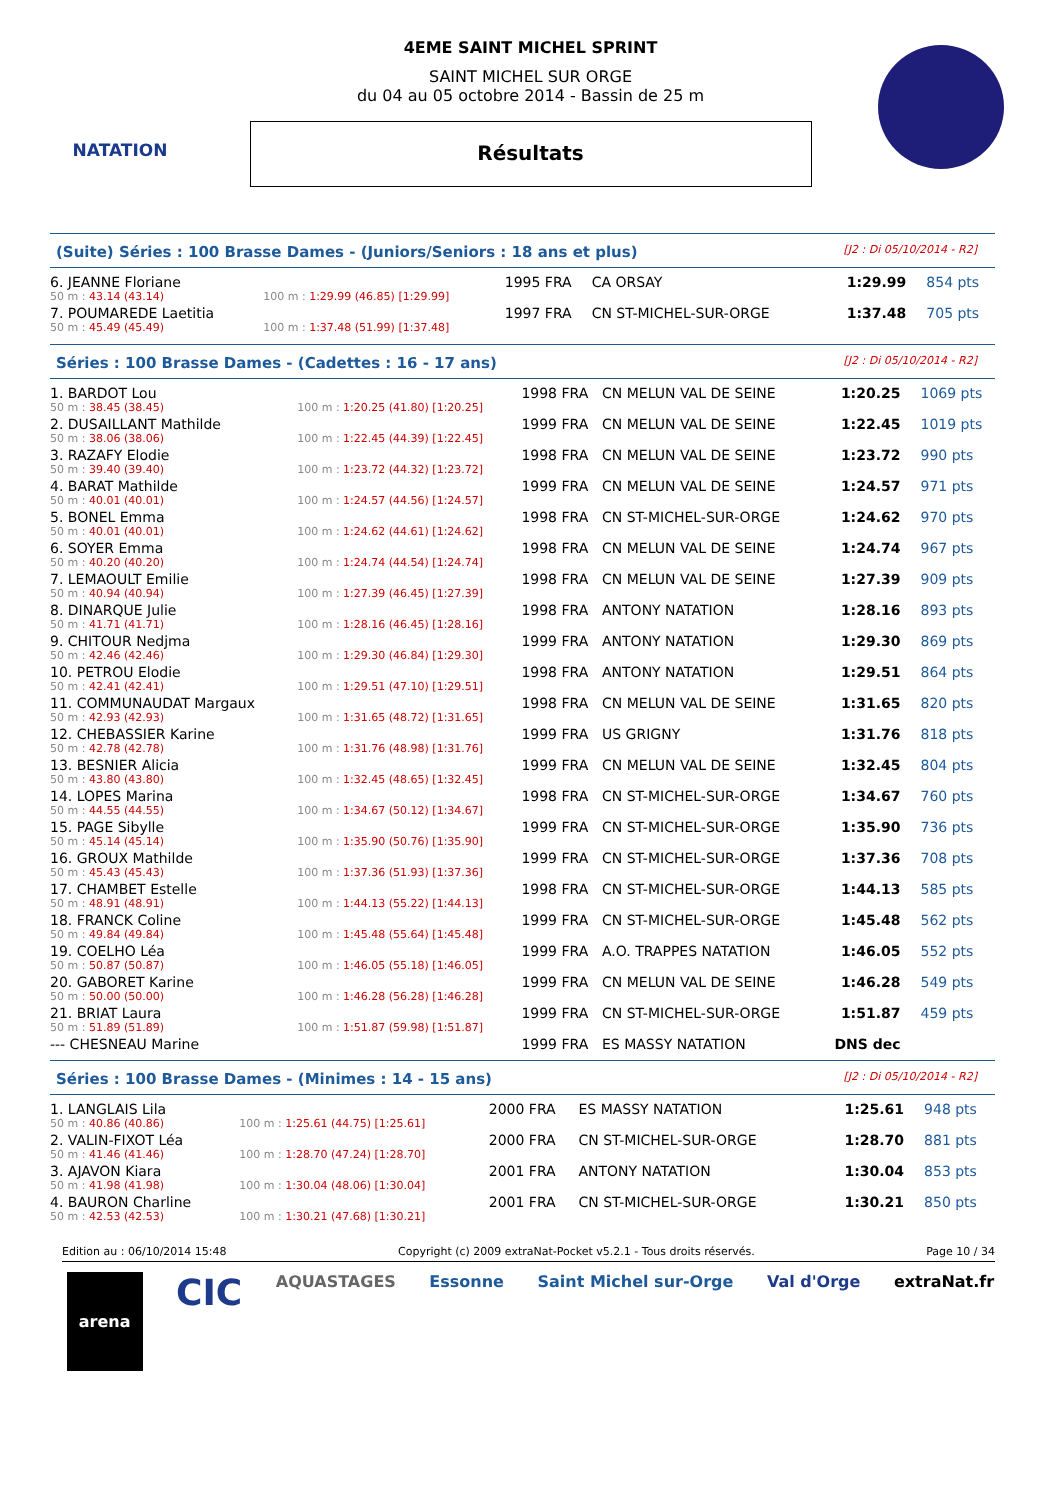NATATION
4EME SAINT MICHEL SPRINT
SAINT MICHEL SUR ORGE
du 04 au 05 octobre 2014 - Bassin de 25 m
Résultats
(Suite) Séries : 100 Brasse Dames - (Juniors/Seniors : 18 ans et plus) [J2 : Di 05/10/2014 - R2]
| 6. JEANNE Floriane | | 1995 FRA | CA ORSAY | 1:29.99 | 854 pts |
| 50 m : 43.14 (43.14) | 100 m : 1:29.99 (46.85) [1:29.99] | | | | |
| 7. POUMAREDE Laetitia | | 1997 FRA | CN ST-MICHEL-SUR-ORGE | 1:37.48 | 705 pts |
| 50 m : 45.49 (45.49) | 100 m : 1:37.48 (51.99) [1:37.48] | | | | |
Séries : 100 Brasse Dames - (Cadettes : 16 - 17 ans) [J2 : Di 05/10/2014 - R2]
| 1. BARDOT Lou | | 1998 FRA | CN MELUN VAL DE SEINE | 1:20.25 | 1069 pts |
| 50 m : 38.45 (38.45) | 100 m : 1:20.25 (41.80) [1:20.25] | | | | |
| 2. DUSAILLANT Mathilde | | 1999 FRA | CN MELUN VAL DE SEINE | 1:22.45 | 1019 pts |
| 50 m : 38.06 (38.06) | 100 m : 1:22.45 (44.39) [1:22.45] | | | | |
| 3. RAZAFY Elodie | | 1998 FRA | CN MELUN VAL DE SEINE | 1:23.72 | 990 pts |
| 50 m : 39.40 (39.40) | 100 m : 1:23.72 (44.32) [1:23.72] | | | | |
| 4. BARAT Mathilde | | 1999 FRA | CN MELUN VAL DE SEINE | 1:24.57 | 971 pts |
| 50 m : 40.01 (40.01) | 100 m : 1:24.57 (44.56) [1:24.57] | | | | |
| 5. BONEL Emma | | 1998 FRA | CN ST-MICHEL-SUR-ORGE | 1:24.62 | 970 pts |
| 50 m : 40.01 (40.01) | 100 m : 1:24.62 (44.61) [1:24.62] | | | | |
| 6. SOYER Emma | | 1998 FRA | CN MELUN VAL DE SEINE | 1:24.74 | 967 pts |
| 50 m : 40.20 (40.20) | 100 m : 1:24.74 (44.54) [1:24.74] | | | | |
| 7. LEMAOULT Emilie | | 1998 FRA | CN MELUN VAL DE SEINE | 1:27.39 | 909 pts |
| 50 m : 40.94 (40.94) | 100 m : 1:27.39 (46.45) [1:27.39] | | | | |
| 8. DINARQUE Julie | | 1998 FRA | ANTONY NATATION | 1:28.16 | 893 pts |
| 50 m : 41.71 (41.71) | 100 m : 1:28.16 (46.45) [1:28.16] | | | | |
| 9. CHITOUR Nedjma | | 1999 FRA | ANTONY NATATION | 1:29.30 | 869 pts |
| 50 m : 42.46 (42.46) | 100 m : 1:29.30 (46.84) [1:29.30] | | | | |
| 10. PETROU Elodie | | 1998 FRA | ANTONY NATATION | 1:29.51 | 864 pts |
| 50 m : 42.41 (42.41) | 100 m : 1:29.51 (47.10) [1:29.51] | | | | |
| 11. COMMUNAUDAT Margaux | | 1998 FRA | CN MELUN VAL DE SEINE | 1:31.65 | 820 pts |
| 50 m : 42.93 (42.93) | 100 m : 1:31.65 (48.72) [1:31.65] | | | | |
| 12. CHEBASSIER Karine | | 1999 FRA | US GRIGNY | 1:31.76 | 818 pts |
| 50 m : 42.78 (42.78) | 100 m : 1:31.76 (48.98) [1:31.76] | | | | |
| 13. BESNIER Alicia | | 1999 FRA | CN MELUN VAL DE SEINE | 1:32.45 | 804 pts |
| 50 m : 43.80 (43.80) | 100 m : 1:32.45 (48.65) [1:32.45] | | | | |
| 14. LOPES Marina | | 1998 FRA | CN ST-MICHEL-SUR-ORGE | 1:34.67 | 760 pts |
| 50 m : 44.55 (44.55) | 100 m : 1:34.67 (50.12) [1:34.67] | | | | |
| 15. PAGE Sibylle | | 1999 FRA | CN ST-MICHEL-SUR-ORGE | 1:35.90 | 736 pts |
| 50 m : 45.14 (45.14) | 100 m : 1:35.90 (50.76) [1:35.90] | | | | |
| 16. GROUX Mathilde | | 1999 FRA | CN ST-MICHEL-SUR-ORGE | 1:37.36 | 708 pts |
| 50 m : 45.43 (45.43) | 100 m : 1:37.36 (51.93) [1:37.36] | | | | |
| 17. CHAMBET Estelle | | 1998 FRA | CN ST-MICHEL-SUR-ORGE | 1:44.13 | 585 pts |
| 50 m : 48.91 (48.91) | 100 m : 1:44.13 (55.22) [1:44.13] | | | | |
| 18. FRANCK Coline | | 1999 FRA | CN ST-MICHEL-SUR-ORGE | 1:45.48 | 562 pts |
| 50 m : 49.84 (49.84) | 100 m : 1:45.48 (55.64) [1:45.48] | | | | |
| 19. COELHO Léa | | 1999 FRA | A.O. TRAPPES NATATION | 1:46.05 | 552 pts |
| 50 m : 50.87 (50.87) | 100 m : 1:46.05 (55.18) [1:46.05] | | | | |
| 20. GABORET Karine | | 1999 FRA | CN MELUN VAL DE SEINE | 1:46.28 | 549 pts |
| 50 m : 50.00 (50.00) | 100 m : 1:46.28 (56.28) [1:46.28] | | | | |
| 21. BRIAT Laura | | 1999 FRA | CN ST-MICHEL-SUR-ORGE | 1:51.87 | 459 pts |
| 50 m : 51.89 (51.89) | 100 m : 1:51.87 (59.98) [1:51.87] | | | | |
| --- CHESNEAU Marine | | 1999 FRA | ES MASSY NATATION | DNS dec | |
Séries : 100 Brasse Dames - (Minimes : 14 - 15 ans) [J2 : Di 05/10/2014 - R2]
| 1. LANGLAIS Lila | | 2000 FRA | ES MASSY NATATION | 1:25.61 | 948 pts |
| 50 m : 40.86 (40.86) | 100 m : 1:25.61 (44.75) [1:25.61] | | | | |
| 2. VALIN-FIXOT Léa | | 2000 FRA | CN ST-MICHEL-SUR-ORGE | 1:28.70 | 881 pts |
| 50 m : 41.46 (41.46) | 100 m : 1:28.70 (47.24) [1:28.70] | | | | |
| 3. AJAVON Kiara | | 2001 FRA | ANTONY NATATION | 1:30.04 | 853 pts |
| 50 m : 41.98 (41.98) | 100 m : 1:30.04 (48.06) [1:30.04] | | | | |
| 4. BAURON Charline | | 2001 FRA | CN ST-MICHEL-SUR-ORGE | 1:30.21 | 850 pts |
| 50 m : 42.53 (42.53) | 100 m : 1:30.21 (47.68) [1:30.21] | | | | |
Edition au : 06/10/2014 15:48 Copyright (c) 2009 extraNat-Pocket v5.2.1 - Tous droits réservés. Page 10 / 34
arena CIC AQUASTAGES Essonne Saint Michel sur-Orge Val d'Orge extraNat.fr